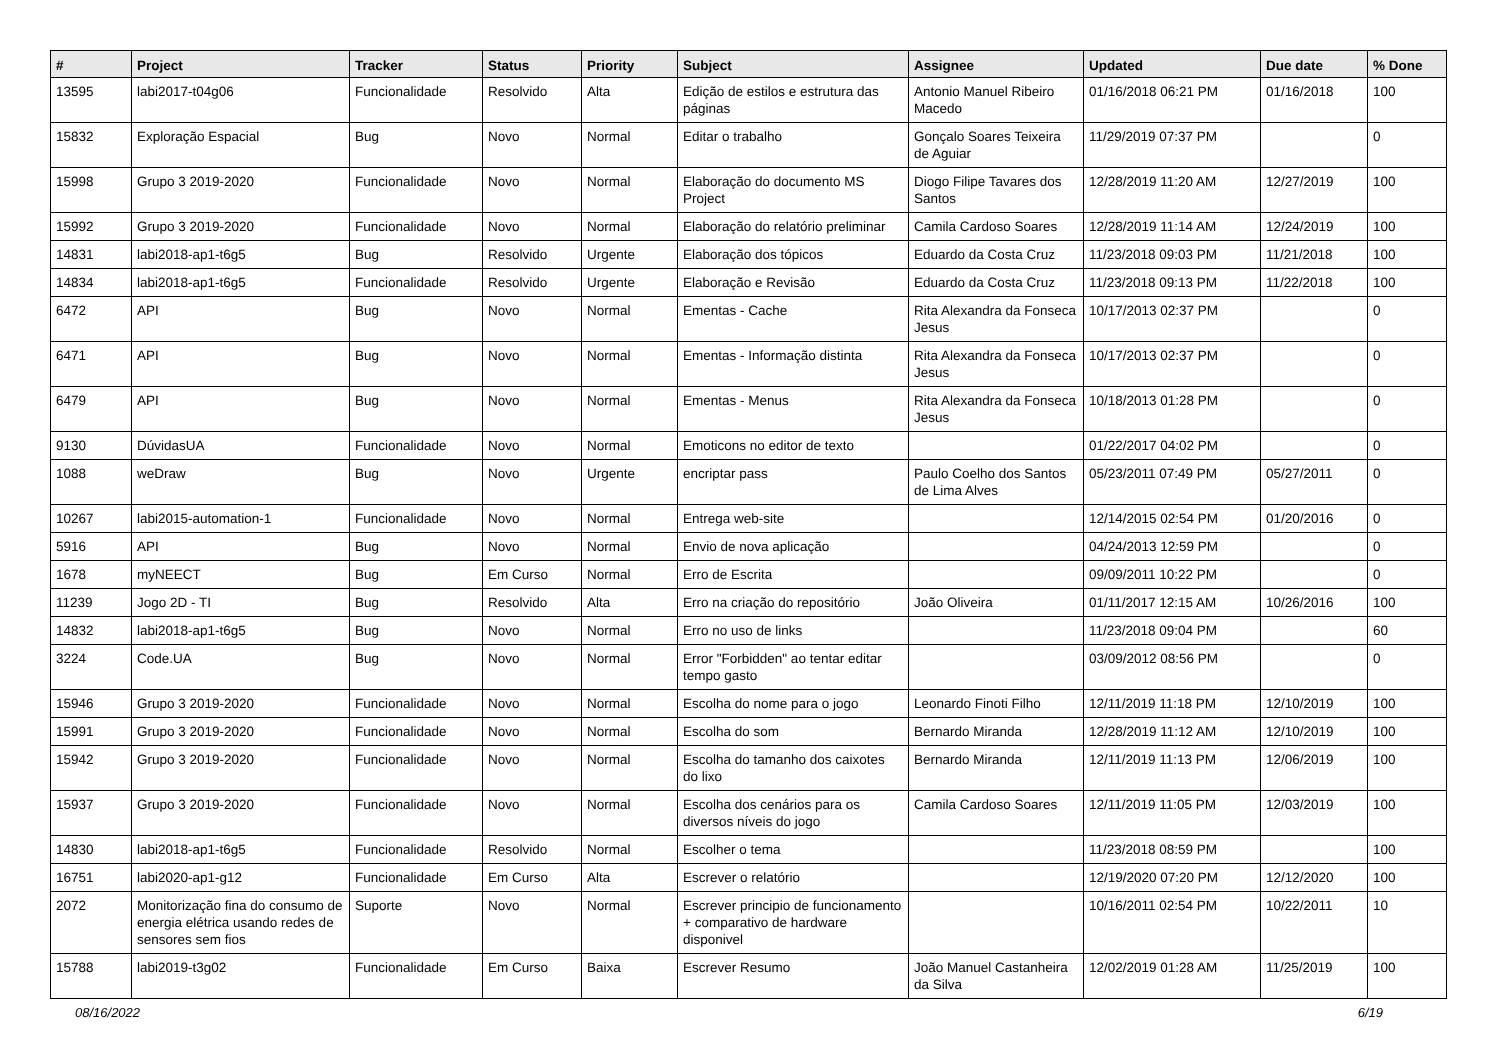| # | Project | Tracker | Status | Priority | Subject | Assignee | Updated | Due date | % Done |
| --- | --- | --- | --- | --- | --- | --- | --- | --- | --- |
| 13595 | labi2017-t04g06 | Funcionalidade | Resolvido | Alta | Edição de estilos e estrutura das páginas | Antonio Manuel Ribeiro Macedo | 01/16/2018 06:21 PM | 01/16/2018 | 100 |
| 15832 | Exploração Espacial | Bug | Novo | Normal | Editar o trabalho | Gonçalo Soares Teixeira de Aguiar | 11/29/2019 07:37 PM | | 0 |
| 15998 | Grupo 3 2019-2020 | Funcionalidade | Novo | Normal | Elaboração do documento MS Project | Diogo Filipe Tavares dos Santos | 12/28/2019 11:20 AM | 12/27/2019 | 100 |
| 15992 | Grupo 3 2019-2020 | Funcionalidade | Novo | Normal | Elaboração do relatório preliminar | Camila Cardoso Soares | 12/28/2019 11:14 AM | 12/24/2019 | 100 |
| 14831 | labi2018-ap1-t6g5 | Bug | Resolvido | Urgente | Elaboração dos tópicos | Eduardo da Costa Cruz | 11/23/2018 09:03 PM | 11/21/2018 | 100 |
| 14834 | labi2018-ap1-t6g5 | Funcionalidade | Resolvido | Urgente | Elaboração e Revisão | Eduardo da Costa Cruz | 11/23/2018 09:13 PM | 11/22/2018 | 100 |
| 6472 | API | Bug | Novo | Normal | Ementas - Cache | Rita Alexandra da Fonseca Jesus | 10/17/2013 02:37 PM | | 0 |
| 6471 | API | Bug | Novo | Normal | Ementas - Informação distinta | Rita Alexandra da Fonseca Jesus | 10/17/2013 02:37 PM | | 0 |
| 6479 | API | Bug | Novo | Normal | Ementas - Menus | Rita Alexandra da Fonseca Jesus | 10/18/2013 01:28 PM | | 0 |
| 9130 | DúvidasUA | Funcionalidade | Novo | Normal | Emoticons no editor de texto | | 01/22/2017 04:02 PM | | 0 |
| 1088 | weDraw | Bug | Novo | Urgente | encriptar pass | Paulo Coelho dos Santos de Lima Alves | 05/23/2011 07:49 PM | 05/27/2011 | 0 |
| 10267 | labi2015-automation-1 | Funcionalidade | Novo | Normal | Entrega web-site | | 12/14/2015 02:54 PM | 01/20/2016 | 0 |
| 5916 | API | Bug | Novo | Normal | Envio de nova aplicação | | 04/24/2013 12:59 PM | | 0 |
| 1678 | myNEECT | Bug | Em Curso | Normal | Erro de Escrita | | 09/09/2011 10:22 PM | | 0 |
| 11239 | Jogo 2D - TI | Bug | Resolvido | Alta | Erro na criação do repositório | João Oliveira | 01/11/2017 12:15 AM | 10/26/2016 | 100 |
| 14832 | labi2018-ap1-t6g5 | Bug | Novo | Normal | Erro no uso de links | | 11/23/2018 09:04 PM | | 60 |
| 3224 | Code.UA | Bug | Novo | Normal | Error "Forbidden" ao tentar editar tempo gasto | | 03/09/2012 08:56 PM | | 0 |
| 15946 | Grupo 3 2019-2020 | Funcionalidade | Novo | Normal | Escolha do nome para o jogo | Leonardo Finoti Filho | 12/11/2019 11:18 PM | 12/10/2019 | 100 |
| 15991 | Grupo 3 2019-2020 | Funcionalidade | Novo | Normal | Escolha do som | Bernardo Miranda | 12/28/2019 11:12 AM | 12/10/2019 | 100 |
| 15942 | Grupo 3 2019-2020 | Funcionalidade | Novo | Normal | Escolha do tamanho dos caixotes do lixo | Bernardo Miranda | 12/11/2019 11:13 PM | 12/06/2019 | 100 |
| 15937 | Grupo 3 2019-2020 | Funcionalidade | Novo | Normal | Escolha dos cenários para os diversos níveis do jogo | Camila Cardoso Soares | 12/11/2019 11:05 PM | 12/03/2019 | 100 |
| 14830 | labi2018-ap1-t6g5 | Funcionalidade | Resolvido | Normal | Escolher o tema | | 11/23/2018 08:59 PM | | 100 |
| 16751 | labi2020-ap1-g12 | Funcionalidade | Em Curso | Alta | Escrever o relatório | | 12/19/2020 07:20 PM | 12/12/2020 | 100 |
| 2072 | Monitorização fina do consumo de energia elétrica usando redes de sensores sem fios | Suporte | Novo | Normal | Escrever principio de funcionamento + comparativo de hardware disponivel | | 10/16/2011 02:54 PM | 10/22/2011 | 10 |
| 15788 | labi2019-t3g02 | Funcionalidade | Em Curso | Baixa | Escrever Resumo | João Manuel Castanheira da Silva | 12/02/2019 01:28 AM | 11/25/2019 | 100 |
08/16/2022 6/19